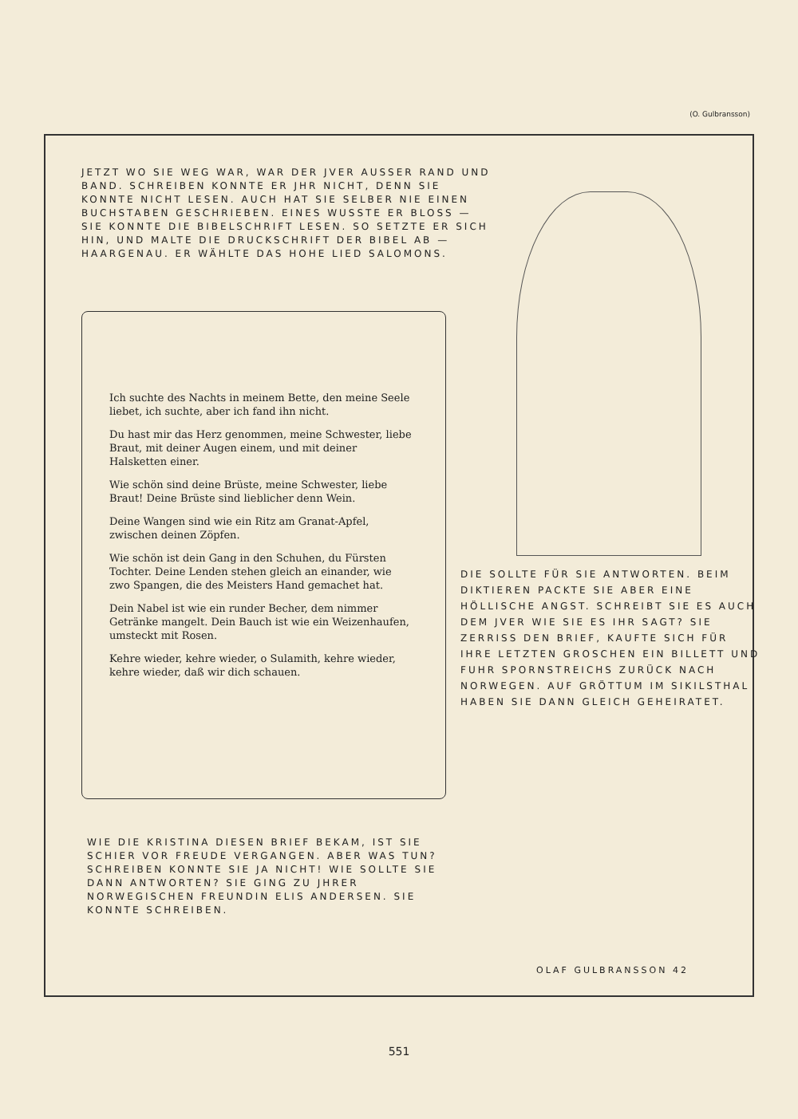(O. Gulbransson)
JETZT WO SIE WEG WAR, WAR DER JVER AUSSER RAND UND BAND. SCHREIBEN KONNTE ER JHR NICHT, DENN SIE KONNTE NICHT LESEN. AUCH HAT SIE SELBER NIE EINEN BUCHSTABEN GESCHRIEBEN. EINES WUSSTE ER BLOSS — SIE KONNTE DIE BIBELSCHRIFT LESEN. SO SETZTE ER SICH HIN, UND MALTE DIE DRUCKSCHRIFT DER BIBEL AB — HAARGENAU. ER WÄHLTE DAS HOHE LIED SALOMONS.
Ich suchte des Nachts in meinem Bette, den meine Seele liebet, ich suchte, aber ich fand ihn nicht.
Du hast mir das Herz genommen, meine Schwester, liebe Braut, mit deiner Augen einem, und mit deiner Halsketten einer.
Wie schön sind deine Brüste, meine Schwester, liebe Braut! Deine Brüste sind lieblicher denn Wein.
Deine Wangen sind wie ein Ritz am Granat-Apfel, zwischen deinen Zöpfen.
Wie schön ist dein Gang in den Schuhen, du Fürsten Tochter. Deine Lenden stehen gleich an einander, wie zwo Spangen, die des Meisters Hand gemachet hat.
Dein Nabel ist wie ein runder Becher, dem nimmer Getränke mangelt. Dein Bauch ist wie ein Weizenhaufen, umsteckt mit Rosen.
Kehre wieder, kehre wieder, o Sulamith, kehre wieder, kehre wieder, daß wir dich schauen.
DIE SOLLTE FÜR SIE ANTWORTEN. BEIM DIKTIEREN PACKTE SIE ABER EINE HÖLLISCHE ANGST. SCHREIBT SIE ES AUCH DEM JVER WIE SIE ES IHR SAGT? SIE ZERRISS DEN BRIEF, KAUFTE SICH FÜR IHRE LETZTEN GROSCHEN EIN BILLETT UND FUHR SPORNSTREICHS ZURÜCK NACH NORWEGEN. AUF GRÖTTUM IM SIKILSTHAL HABEN SIE DANN GLEICH GEHEIRATET.
WIE DIE KRISTINA DIESEN BRIEF BEKAM, IST SIE SCHIER VOR FREUDE VERGANGEN. ABER WAS TUN? SCHREIBEN KONNTE SIE JA NICHT! WIE SOLLTE SIE DANN ANTWORTEN? SIE GING ZU JHRER NORWEGISCHEN FREUNDIN ELIS ANDERSEN. SIE KONNTE SCHREIBEN.
OLAF GULBRANSSON 42
551